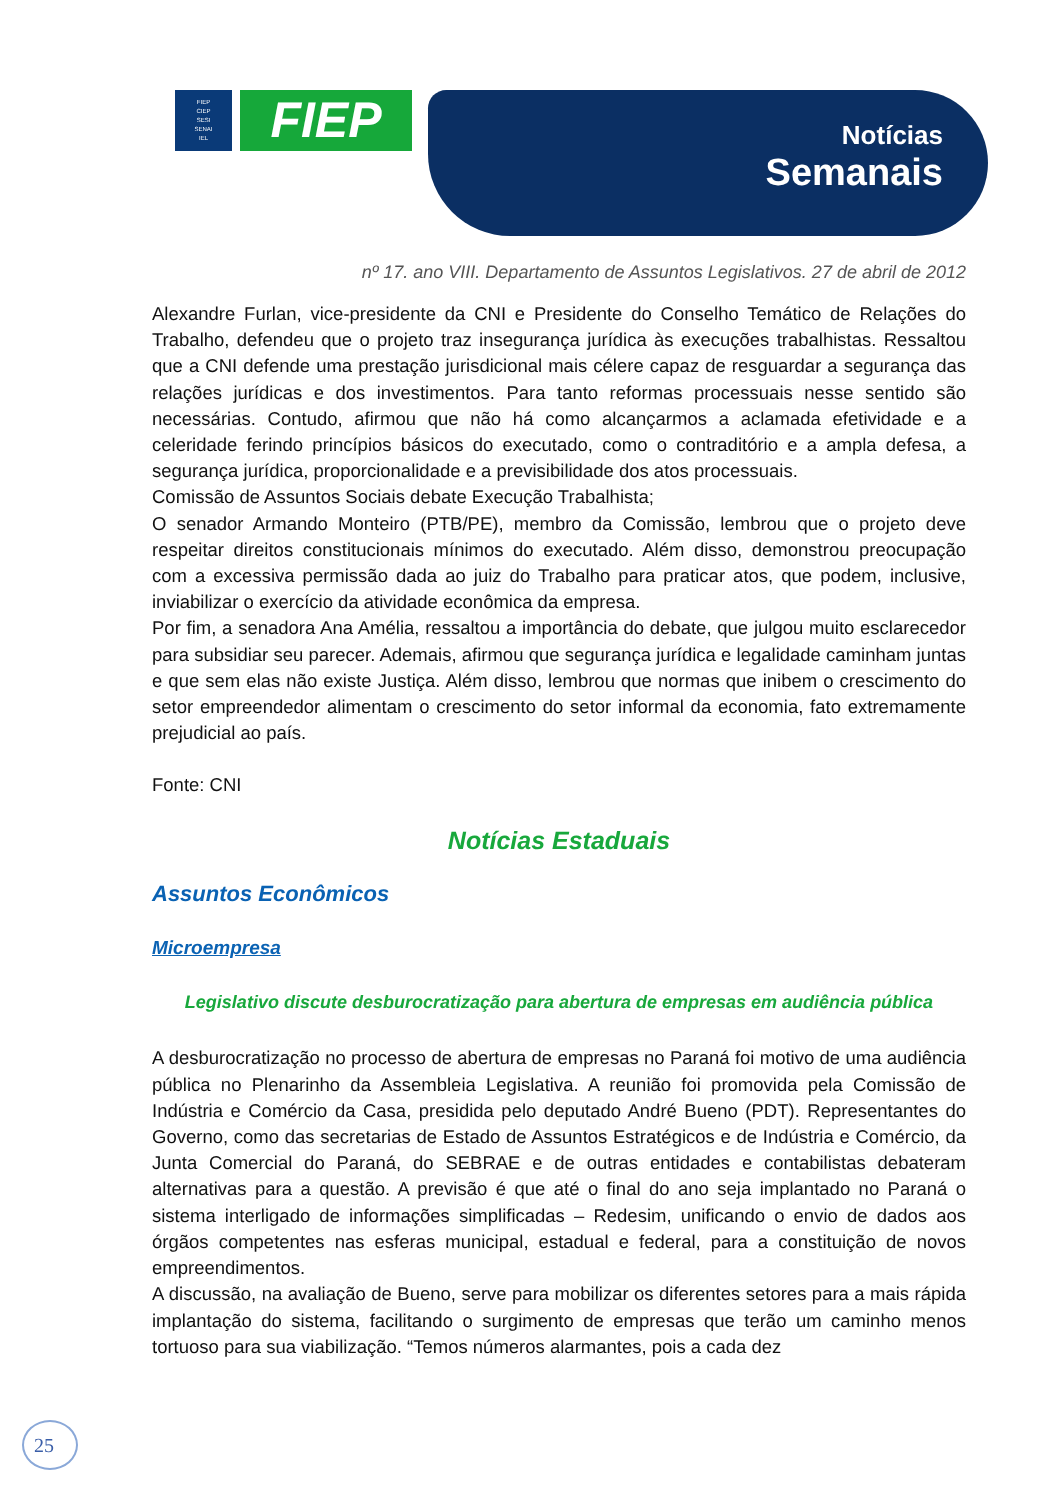FIEP
CIEP
SESI
SENAI
IEL
FIEP
Notícias
Semanais
nº 17. ano VIII. Departamento de Assuntos Legislativos. 27 de abril de 2012
Alexandre Furlan, vice-presidente da CNI e Presidente do Conselho Temático de Relações do Trabalho, defendeu que o projeto traz insegurança jurídica às execuções trabalhistas. Ressaltou que a CNI defende uma prestação jurisdicional mais célere capaz de resguardar a segurança das relações jurídicas e dos investimentos. Para tanto reformas processuais nesse sentido são necessárias. Contudo, afirmou que não há como alcançarmos a aclamada efetividade e a celeridade ferindo princípios básicos do executado, como o contraditório e a ampla defesa, a segurança jurídica, proporcionalidade e a previsibilidade dos atos processuais.
Comissão de Assuntos Sociais debate Execução Trabalhista;
O senador Armando Monteiro (PTB/PE), membro da Comissão, lembrou que o projeto deve respeitar direitos constitucionais mínimos do executado. Além disso, demonstrou preocupação com a excessiva permissão dada ao juiz do Trabalho para praticar atos, que podem, inclusive, inviabilizar o exercício da atividade econômica da empresa.
Por fim, a senadora Ana Amélia, ressaltou a importância do debate, que julgou muito esclarecedor para subsidiar seu parecer. Ademais, afirmou que segurança jurídica e legalidade caminham juntas e que sem elas não existe Justiça. Além disso, lembrou que normas que inibem o crescimento do setor empreendedor alimentam o crescimento do setor informal da economia, fato extremamente prejudicial ao país.
Fonte: CNI
Notícias Estaduais
Assuntos Econômicos
Microempresa
Legislativo discute desburocratização para abertura de empresas em audiência pública
A desburocratização no processo de abertura de empresas no Paraná foi motivo de uma audiência pública no Plenarinho da Assembleia Legislativa. A reunião foi promovida pela Comissão de Indústria e Comércio da Casa, presidida pelo deputado André Bueno (PDT). Representantes do Governo, como das secretarias de Estado de Assuntos Estratégicos e de Indústria e Comércio, da Junta Comercial do Paraná, do SEBRAE e de outras entidades e contabilistas debateram alternativas para a questão. A previsão é que até o final do ano seja implantado no Paraná o sistema interligado de informações simplificadas – Redesim, unificando o envio de dados aos órgãos competentes nas esferas municipal, estadual e federal, para a constituição de novos empreendimentos.
A discussão, na avaliação de Bueno, serve para mobilizar os diferentes setores para a mais rápida implantação do sistema, facilitando o surgimento de empresas que terão um caminho menos tortuoso para sua viabilização. “Temos números alarmantes, pois a cada dez
25